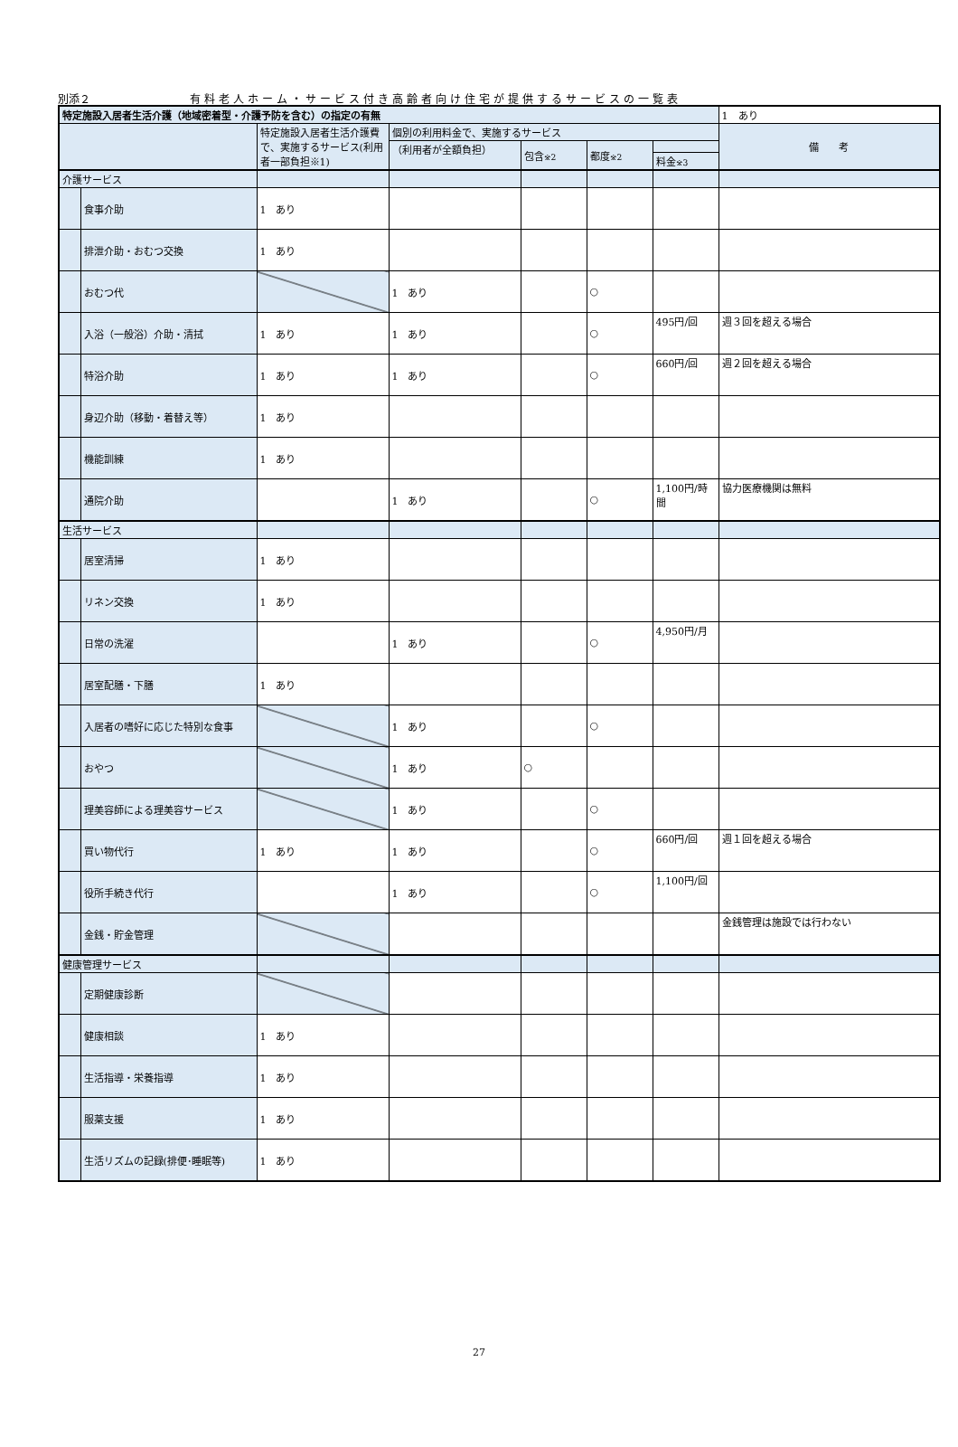別添２ 有料老人ホーム・サービス付き高齢者向け住宅が提供するサービスの一覧表
| 特定施設入居者生活介護（地域密着型・介護予防を含む）の指定の有無 | | | | | | | 1 あり |
| | | 特定施設入居者生活介護費で、実施するサービス(利用者一部負担※1) | 個別の利用料金で、実施するサービス | | | | 備 考 |
| | | | （利用者が全額負担） | 包含 ※2 | 都度 ※2 | | |
| | | | | | | 料金 ※3 | |
| 介護サービス | | | | | | | |
| | 食事介助 | 1 あり | | | | | |
| | 排泄介助・おむつ交換 | 1 あり | | | | | |
| | おむつ代 | | 1 あり | | ○ | | |
| | 入浴（一般浴）介助・清拭 | 1 あり | 1 あり | | ○ | 495円/回 | 週３回を超える場合 |
| | 特浴介助 | 1 あり | 1 あり | | ○ | 660円/回 | 週２回を超える場合 |
| | 身辺介助（移動・着替え等） | 1 あり | | | | | |
| | 機能訓練 | 1 あり | | | | | |
| | 通院介助 | | 1 あり | | ○ | 1,100円/時間 | 協力医療機関は無料 |
| 生活サービス | | | | | | | |
| | 居室清掃 | 1 あり | | | | | |
| | リネン交換 | 1 あり | | | | | |
| | 日常の洗濯 | | 1 あり | | ○ | 4,950円/月 | |
| | 居室配膳・下膳 | 1 あり | | | | | |
| | 入居者の嗜好に応じた特別な食事 | | 1 あり | | ○ | | |
| | おやつ | | 1 あり | ○ | | | |
| | 理美容師による理美容サービス | | 1 あり | | ○ | | |
| | 買い物代行 | 1 あり | 1 あり | | ○ | 660円/回 | 週１回を超える場合 |
| | 役所手続き代行 | | 1 あり | | ○ | 1,100円/回 | |
| | 金銭・貯金管理 | | | | | | 金銭管理は施設では行わない |
| 健康管理サービス | | | | | | | |
| | 定期健康診断 | | | | | | |
| | 健康相談 | 1 あり | | | | | |
| | 生活指導・栄養指導 | 1 あり | | | | | |
| | 服薬支援 | 1 あり | | | | | |
| | 生活リズムの記録(排便･睡眠等) | 1 あり | | | | | |
27